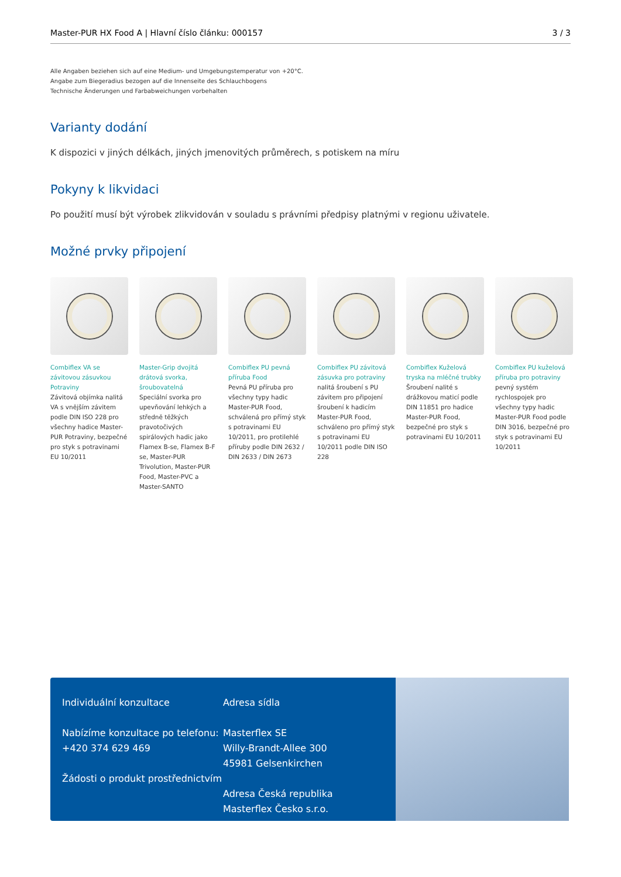Master-PUR HX Food A | Hlavní číslo článku: 000157 3 / 3
Alle Angaben beziehen sich auf eine Medium- und Umgebungstemperatur von +20°C.
Angabe zum Biegeradius bezogen auf die Innenseite des Schlauchbogens
Technische Änderungen und Farbabweichungen vorbehalten
Varianty dodání
K dispozici v jiných délkách, jiných jmenovitých průměrech, s potiskem na míru
Pokyny k likvidaci
Po použití musí být výrobek zlikvidován v souladu s právními předpisy platnými v regionu uživatele.
Možné prvky připojení
Combiflex VA se závitovou zásuvkou Potraviny
Závitová objímka nalitá VA s vnějším závitem podle DIN ISO 228 pro všechny hadice Master-PUR Potraviny, bezpečné pro styk s potravinami EU 10/2011
Master-Grip dvojitá drátová svorka, šroubovatelná
Speciální svorka pro upevňování lehkých a středně těžkých pravotočivých spirálových hadic jako Flamex B-se, Flamex B-F se, Master-PUR Trivolution, Master-PUR Food, Master-PVC a Master-SANTO
Combiflex PU pevná příruba Food
Pevná PU příruba pro všechny typy hadic Master-PUR Food, schválená pro přímý styk s potravinami EU 10/2011, pro protilehlé příruby podle DIN 2632 / DIN 2633 / DIN 2673
Combiflex PU závitová zásuvka pro potraviny
nalitá šroubení s PU závitem pro připojení šroubení k hadicím Master-PUR Food, schváleno pro přímý styk s potravinami EU 10/2011 podle DIN ISO 228
Combiflex Kuželová tryska na mléčné trubky
Šroubení nalité s drážkovou maticí podle DIN 11851 pro hadice Master-PUR Food, bezpečné pro styk s potravinami EU 10/2011
Combiflex PU kuželová příruba pro potraviny
pevný systém rychlospojek pro všechny typy hadic Master-PUR Food podle DIN 3016, bezpečné pro styk s potravinami EU 10/2011
Individuální konzultace
Nabízíme konzultace po telefonu:
+420 374 629 469
Žádosti o produkt prostřednictvím
Adresa sídla
Masterflex SE
Willy-Brandt-Allee 300
45981 Gelsenkirchen
Adresa Česká republika
Masterflex Česko s.r.o.